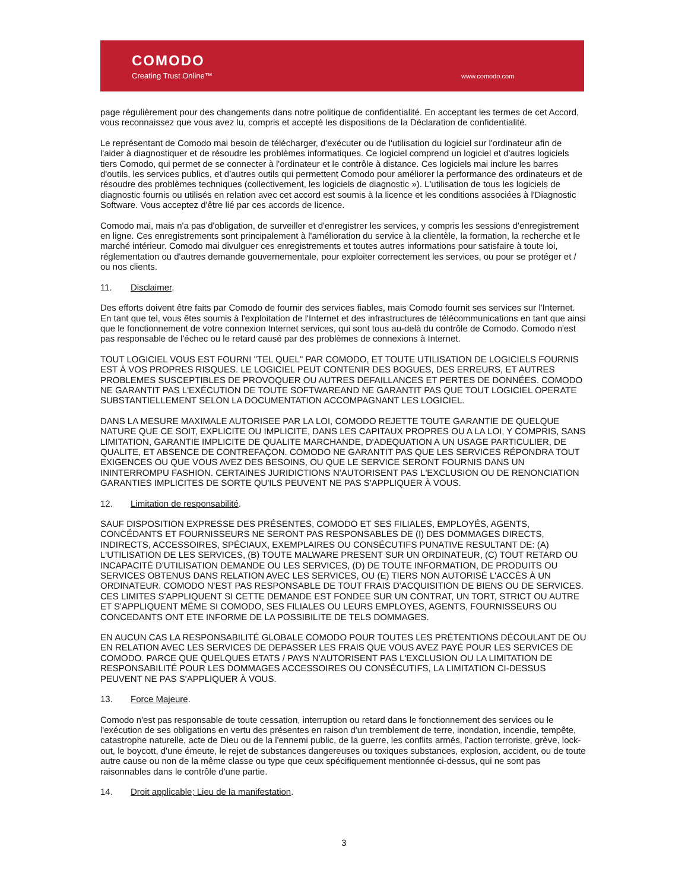COMODO
Creating Trust Online™ www.comodo.com
page régulièrement pour des changements dans notre politique de confidentialité. En acceptant les termes de cet Accord, vous reconnaissez que vous avez lu, compris et accepté les dispositions de la Déclaration de confidentialité.
Le représentant de Comodo mai besoin de télécharger, d'exécuter ou de l'utilisation du logiciel sur l'ordinateur afin de l'aider à diagnostiquer et de résoudre les problèmes informatiques. Ce logiciel comprend un logiciel et d'autres logiciels tiers Comodo, qui permet de se connecter à l'ordinateur et le contrôle à distance. Ces logiciels mai inclure les barres d'outils, les services publics, et d'autres outils qui permettent Comodo pour améliorer la performance des ordinateurs et de résoudre des problèmes techniques (collectivement, les logiciels de diagnostic »). L'utilisation de tous les logiciels de diagnostic fournis ou utilisés en relation avec cet accord est soumis à la licence et les conditions associées à l'Diagnostic Software. Vous acceptez d'être lié par ces accords de licence.
Comodo mai, mais n'a pas d'obligation, de surveiller et d'enregistrer les services, y compris les sessions d'enregistrement en ligne. Ces enregistrements sont principalement à l'amélioration du service à la clientèle, la formation, la recherche et le marché intérieur. Comodo mai divulguer ces enregistrements et toutes autres informations pour satisfaire à toute loi, réglementation ou d'autres demande gouvernementale, pour exploiter correctement les services, ou pour se protéger et / ou nos clients.
11. Disclaimer.
Des efforts doivent être faits par Comodo de fournir des services fiables, mais Comodo fournit ses services sur l'Internet. En tant que tel, vous êtes soumis à l'exploitation de l'Internet et des infrastructures de télécommunications en tant que ainsi que le fonctionnement de votre connexion Internet services, qui sont tous au-delà du contrôle de Comodo. Comodo n'est pas responsable de l'échec ou le retard causé par des problèmes de connexions à Internet.
TOUT LOGICIEL VOUS EST FOURNI "TEL QUEL" PAR COMODO, ET TOUTE UTILISATION DE LOGICIELS FOURNIS EST À VOS PROPRES RISQUES. LE LOGICIEL PEUT CONTENIR DES BOGUES, DES ERREURS, ET AUTRES PROBLEMES SUSCEPTIBLES DE PROVOQUER OU AUTRES DEFAILLANCES ET PERTES DE DONNÉES. COMODO NE GARANTIT PAS L'EXÉCUTION DE TOUTE SOFTWAREAND NE GARANTIT PAS QUE TOUT LOGICIEL OPERATE SUBSTANTIELLEMENT SELON LA DOCUMENTATION ACCOMPAGNANT LES LOGICIEL.
DANS LA MESURE MAXIMALE AUTORISEE PAR LA LOI, COMODO REJETTE TOUTE GARANTIE DE QUELQUE NATURE QUE CE SOIT, EXPLICITE OU IMPLICITE, DANS LES CAPITAUX PROPRES OU A LA LOI, Y COMPRIS, SANS LIMITATION, GARANTIE IMPLICITE DE QUALITE MARCHANDE, D'ADEQUATION A UN USAGE PARTICULIER, DE QUALITE, ET ABSENCE DE CONTREFAÇON. COMODO NE GARANTIT PAS QUE LES SERVICES RÉPONDRA TOUT EXIGENCES OU QUE VOUS AVEZ DES BESOINS, OU QUE LE SERVICE SERONT FOURNIS DANS UN ININTERROMPU FASHION. CERTAINES JURIDICTIONS N'AUTORISENT PAS L'EXCLUSION OU DE RENONCIATION GARANTIES IMPLICITES DE SORTE QU'ILS PEUVENT NE PAS S'APPLIQUER À VOUS.
12. Limitation de responsabilité.
SAUF DISPOSITION EXPRESSE DES PRÉSENTES, COMODO ET SES FILIALES, EMPLOYÉS, AGENTS, CONCÉDANTS ET FOURNISSEURS NE SERONT PAS RESPONSABLES DE (I) DES DOMMAGES DIRECTS, INDIRECTS, ACCESSOIRES, SPÉCIAUX, EXEMPLAIRES OU CONSÉCUTIFS PUNATIVE RESULTANT DE: (A) L'UTILISATION DE LES SERVICES, (B) TOUTE MALWARE PRESENT SUR UN ORDINATEUR, (C) TOUT RETARD OU INCAPACITÉ D'UTILISATION DEMANDE OU LES SERVICES, (D) DE TOUTE INFORMATION, DE PRODUITS OU SERVICES OBTENUS DANS RELATION AVEC LES SERVICES, OU (E) TIERS NON AUTORISÉ L'ACCÈS À UN ORDINATEUR. COMODO N'EST PAS RESPONSABLE DE TOUT FRAIS D'ACQUISITION DE BIENS OU DE SERVICES. CES LIMITES S'APPLIQUENT SI CETTE DEMANDE EST FONDEE SUR UN CONTRAT, UN TORT, STRICT OU AUTRE ET S'APPLIQUENT MÊME SI COMODO, SES FILIALES OU LEURS EMPLOYES, AGENTS, FOURNISSEURS OU CONCEDANTS ONT ETE INFORME DE LA POSSIBILITE DE TELS DOMMAGES.
EN AUCUN CAS LA RESPONSABILITÉ GLOBALE COMODO POUR TOUTES LES PRÉTENTIONS DÉCOULANT DE OU EN RELATION AVEC LES SERVICES DE DEPASSER LES FRAIS QUE VOUS AVEZ PAYÉ POUR LES SERVICES DE COMODO. PARCE QUE QUELQUES ETATS / PAYS N'AUTORISENT PAS L'EXCLUSION OU LA LIMITATION DE RESPONSABILITÉ POUR LES DOMMAGES ACCESSOIRES OU CONSÉCUTIFS, LA LIMITATION CI-DESSUS PEUVENT NE PAS S'APPLIQUER À VOUS.
13. Force Majeure.
Comodo n'est pas responsable de toute cessation, interruption ou retard dans le fonctionnement des services ou le l'exécution de ses obligations en vertu des présentes en raison d'un tremblement de terre, inondation, incendie, tempête, catastrophe naturelle, acte de Dieu ou de la l'ennemi public, de la guerre, les conflits armés, l'action terroriste, grève, lock-out, le boycott, d'une émeute, le rejet de substances dangereuses ou toxiques substances, explosion, accident, ou de toute autre cause ou non de la même classe ou type que ceux spécifiquement mentionnée ci-dessus, qui ne sont pas raisonnables dans le contrôle d'une partie.
14. Droit applicable; Lieu de la manifestation.
3